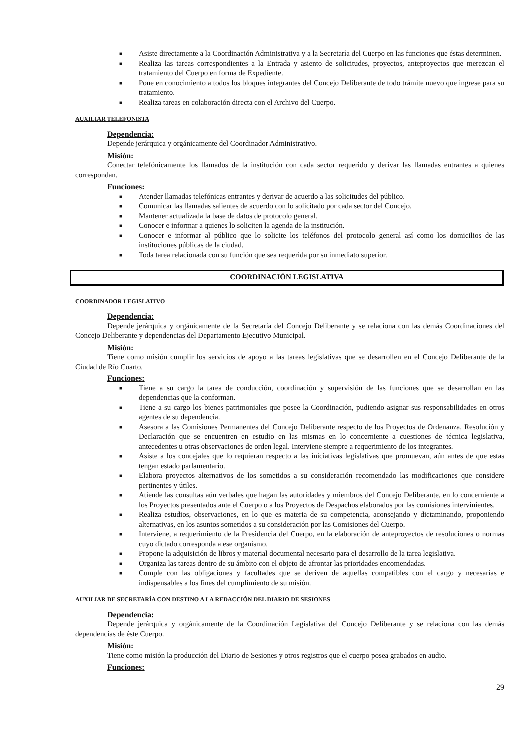■ Asiste directamente a la Coordinación Administrativa y a la Secretaría del Cuerpo en las funciones que éstas determinen.
■ Realiza las tareas correspondientes a la Entrada y asiento de solicitudes, proyectos, anteproyectos que merezcan el tratamiento del Cuerpo en forma de Expediente.
■ Pone en conocimiento a todos los bloques integrantes del Concejo Deliberante de todo trámite nuevo que ingrese para su tratamiento.
■ Realiza tareas en colaboración directa con el Archivo del Cuerpo.
AUXILIAR TELEFONISTA
Dependencia:
Depende jerárquica y orgánicamente del Coordinador Administrativo.
Misión:
Conectar telefónicamente los llamados de la institución con cada sector requerido y derivar las llamadas entrantes a quienes correspondan.
Funciones:
■ Atender llamadas telefónicas entrantes y derivar de acuerdo a las solicitudes del público.
■ Comunicar las llamadas salientes de acuerdo con lo solicitado por cada sector del Concejo.
■ Mantener actualizada la base de datos de protocolo general.
■ Conocer e informar a quienes lo soliciten la agenda de la institución.
■ Conocer e informar al público que lo solicite los teléfonos del protocolo general así como los domicilios de las instituciones públicas de la ciudad.
■ Toda tarea relacionada con su función que sea requerida por su inmediato superior.
COORDINACIÓN LEGISLATIVA
COORDINADOR LEGISLATIVO
Dependencia:
Depende jerárquica y orgánicamente de la Secretaría del Concejo Deliberante y se relaciona con las demás Coordinaciones del Concejo Deliberante y dependencias del Departamento Ejecutivo Municipal.
Misión:
Tiene como misión cumplir los servicios de apoyo a las tareas legislativas que se desarrollen en el Concejo Deliberante de la Ciudad de Río Cuarto.
Funciones:
■ Tiene a su cargo la tarea de conducción, coordinación y supervisión de las funciones que se desarrollan en las dependencias que la conforman.
■ Tiene a su cargo los bienes patrimoniales que posee la Coordinación, pudiendo asignar sus responsabilidades en otros agentes de su dependencia.
■ Asesora a las Comisiones Permanentes del Concejo Deliberante respecto de los Proyectos de Ordenanza, Resolución y Declaración que se encuentren en estudio en las mismas en lo concerniente a cuestiones de técnica legislativa, antecedentes u otras observaciones de orden legal. Interviene siempre a requerimiento de los integrantes.
■ Asiste a los concejales que lo requieran respecto a las iniciativas legislativas que promuevan, aún antes de que estas tengan estado parlamentario.
■ Elabora proyectos alternativos de los sometidos a su consideración recomendado las modificaciones que considere pertinentes y útiles.
■ Atiende las consultas aún verbales que hagan las autoridades y miembros del Concejo Deliberante, en lo concerniente a los Proyectos presentados ante el Cuerpo o a los Proyectos de Despachos elaborados por las comisiones intervinientes.
■ Realiza estudios, observaciones, en lo que es materia de su competencia, aconsejando y dictaminando, proponiendo alternativas, en los asuntos sometidos a su consideración por las Comisiones del Cuerpo.
■ Interviene, a requerimiento de la Presidencia del Cuerpo, en la elaboración de anteproyectos de resoluciones o normas cuyo dictado corresponda a ese organismo.
■ Propone la adquisición de libros y material documental necesario para el desarrollo de la tarea legislativa.
■ Organiza las tareas dentro de su ámbito con el objeto de afrontar las prioridades encomendadas.
■ Cumple con las obligaciones y facultades que se deriven de aquellas compatibles con el cargo y necesarias e indispensables a los fines del cumplimiento de su misión.
AUXILIAR DE SECRETARÍA CON DESTINO A LA REDACCIÓN DEL DIARIO DE SESIONES
Dependencia:
Depende jerárquica y orgánicamente de la Coordinación Legislativa del Concejo Deliberante y se relaciona con las demás dependencias de éste Cuerpo.
Misión:
Tiene como misión la producción del Diario de Sesiones y otros registros que el cuerpo posea grabados en audio.
Funciones:
29